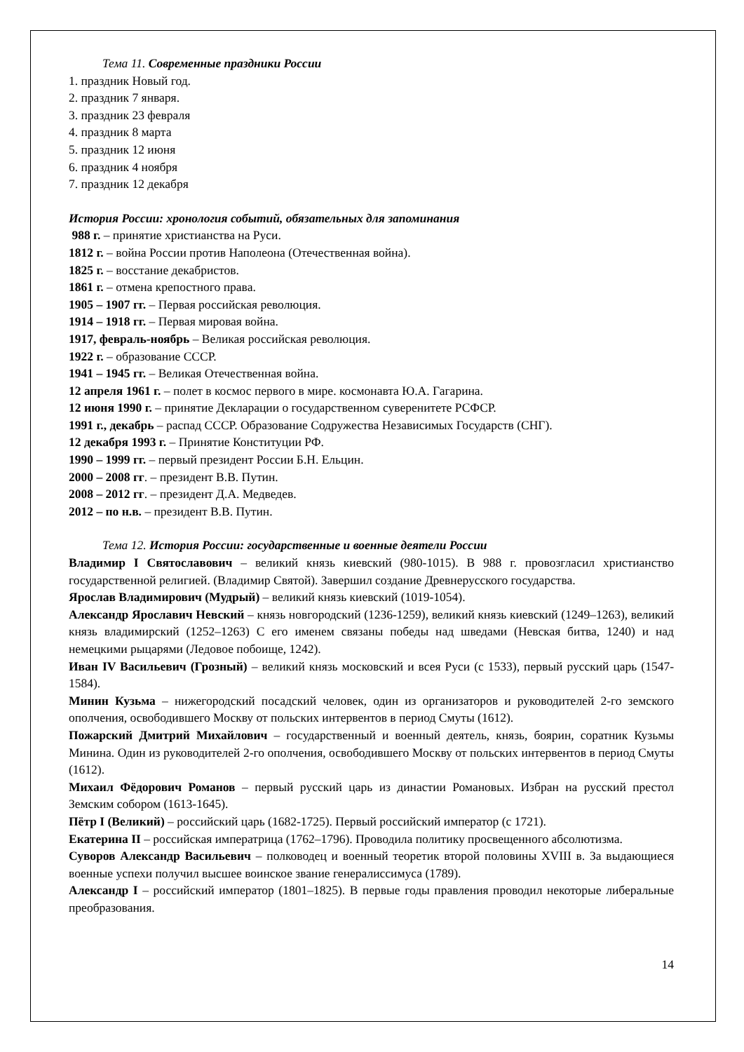Тема 11. Современные праздники России
1. праздник Новый год.
2. праздник 7 января.
3. праздник 23 февраля
4. праздник 8 марта
5. праздник 12 июня
6. праздник 4 ноября
7. праздник 12 декабря
История России: хронология событий, обязательных для запоминания
988 г. – принятие христианства на Руси.
1812 г. – война России против Наполеона (Отечественная война).
1825 г. – восстание декабристов.
1861 г. – отмена крепостного права.
1905 – 1907 гг. – Первая российская революция.
1914 – 1918 гг. – Первая мировая война.
1917, февраль-ноябрь – Великая российская революция.
1922 г. – образование СССР.
1941 – 1945 гг. – Великая Отечественная война.
12 апреля 1961 г. – полет в космос первого в мире. космонавта Ю.А. Гагарина.
12 июня 1990 г. – принятие Декларации о государственном суверенитете РСФСР.
1991 г., декабрь – распад СССР. Образование Содружества Независимых Государств (СНГ).
12 декабря 1993 г. – Принятие Конституции РФ.
1990 – 1999 гг. – первый президент России Б.Н. Ельцин.
2000 – 2008 гг. – президент В.В. Путин.
2008 – 2012 гг. – президент Д.А. Медведев.
2012 – по н.в. – президент В.В. Путин.
Тема 12. История России: государственные и военные деятели России
Владимир I Святославович – великий князь киевский (980-1015). В 988 г. провозгласил христианство государственной религией. (Владимир Святой). Завершил создание Древнерусского государства.
Ярослав Владимирович (Мудрый) – великий князь киевский (1019-1054).
Александр Ярославич Невский – князь новгородский (1236-1259), великий князь киевский (1249–1263), великий князь владимирский (1252–1263) С его именем связаны победы над шведами (Невская битва, 1240) и над немецкими рыцарями (Ледовое побоище, 1242).
Иван IV Васильевич (Грозный) – великий князь московский и всея Руси (с 1533), первый русский царь (1547-1584).
Минин Кузьма – нижегородский посадский человек, один из организаторов и руководителей 2-го земского ополчения, освободившего Москву от польских интервентов в период Смуты (1612).
Пожарский Дмитрий Михайлович – государственный и военный деятель, князь, боярин, соратник Кузьмы Минина. Один из руководителей 2-го ополчения, освободившего Москву от польских интервентов в период Смуты (1612).
Михаил Фёдорович Романов – первый русский царь из династии Романовых. Избран на русский престол Земским собором (1613-1645).
Пётр I (Великий) – российский царь (1682-1725). Первый российский император (с 1721).
Екатерина II – российская императрица (1762–1796). Проводила политику просвещенного абсолютизма.
Суворов Александр Васильевич – полководец и военный теоретик второй половины XVIII в. За выдающиеся военные успехи получил высшее воинское звание генералиссимуса (1789).
Александр I – российский император (1801–1825). В первые годы правления проводил некоторые либеральные преобразования.
14